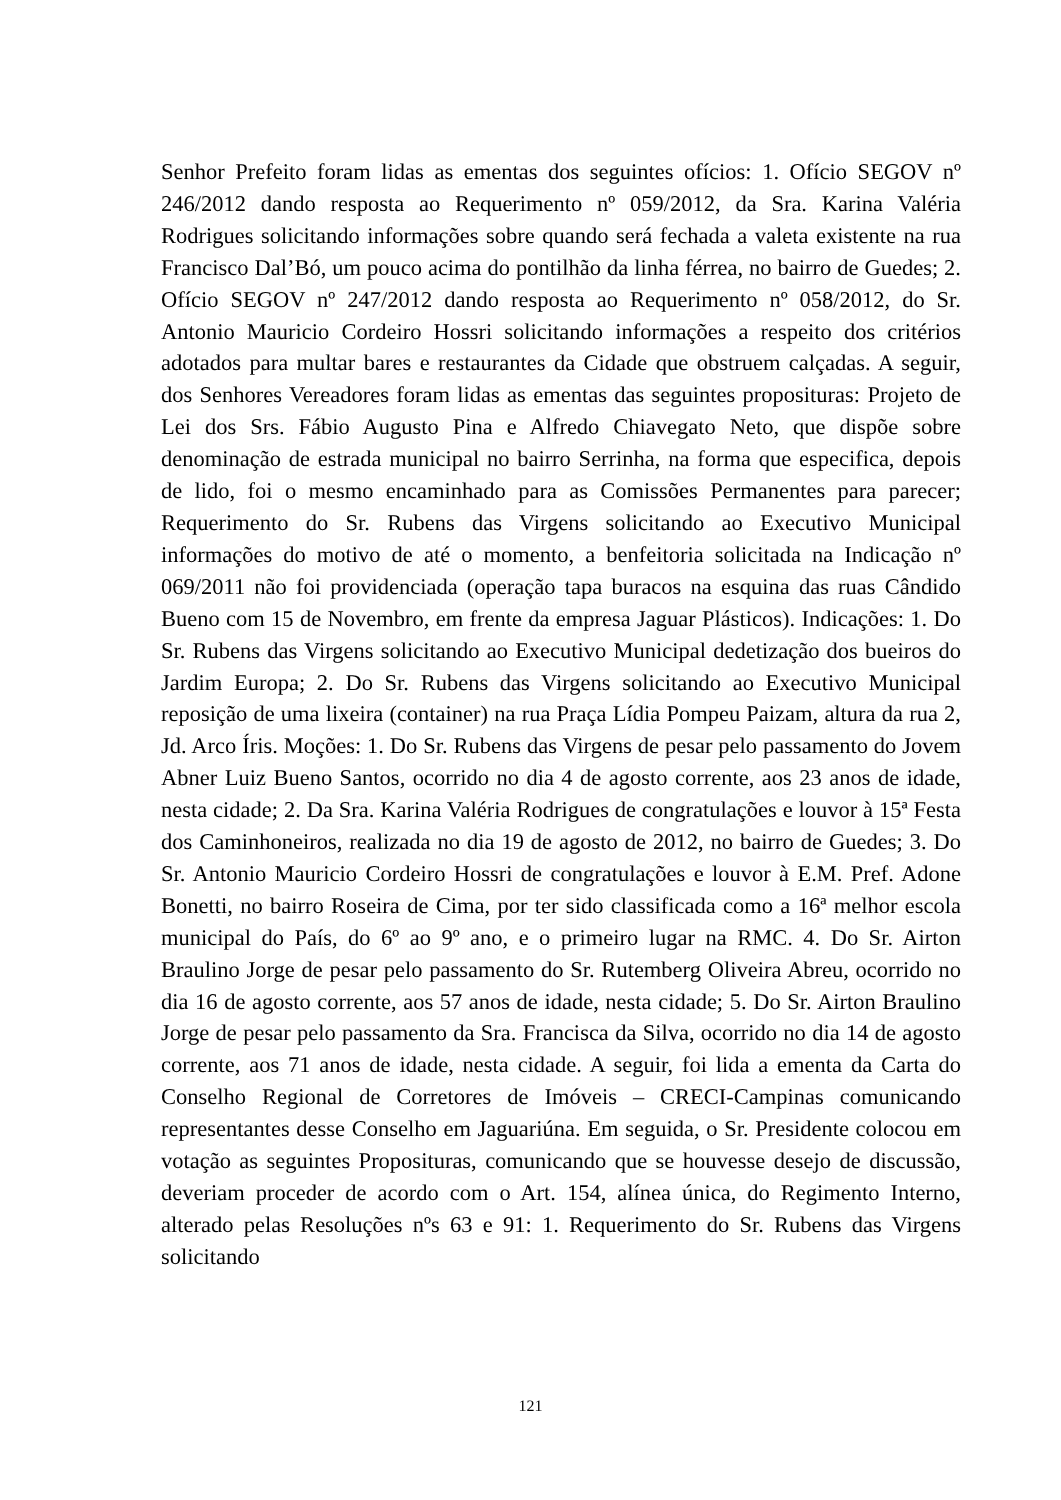Senhor Prefeito foram lidas as ementas dos seguintes ofícios: 1. Ofício SEGOV nº 246/2012 dando resposta ao Requerimento nº 059/2012, da Sra. Karina Valéria Rodrigues solicitando informações sobre quando será fechada a valeta existente na rua Francisco Dal’Bó, um pouco acima do pontilhão da linha férrea, no bairro de Guedes; 2. Ofício SEGOV nº 247/2012 dando resposta ao Requerimento nº 058/2012, do Sr. Antonio Mauricio Cordeiro Hossri solicitando informações a respeito dos critérios adotados para multar bares e restaurantes da Cidade que obstruem calçadas. A seguir, dos Senhores Vereadores foram lidas as ementas das seguintes proposituras: Projeto de Lei dos Srs. Fábio Augusto Pina e Alfredo Chiavegato Neto, que dispõe sobre denominação de estrada municipal no bairro Serrinha, na forma que especifica, depois de lido, foi o mesmo encaminhado para as Comissões Permanentes para parecer; Requerimento do Sr. Rubens das Virgens solicitando ao Executivo Municipal informações do motivo de até o momento, a benfeitoria solicitada na Indicação nº 069/2011 não foi providenciada (operação tapa buracos na esquina das ruas Cândido Bueno com 15 de Novembro, em frente da empresa Jaguar Plásticos). Indicações: 1. Do Sr. Rubens das Virgens solicitando ao Executivo Municipal dedetização dos bueiros do Jardim Europa; 2. Do Sr. Rubens das Virgens solicitando ao Executivo Municipal reposição de uma lixeira (container) na rua Praça Lídia Pompeu Paizam, altura da rua 2, Jd. Arco Íris. Moções: 1. Do Sr. Rubens das Virgens de pesar pelo passamento do Jovem Abner Luiz Bueno Santos, ocorrido no dia 4 de agosto corrente, aos 23 anos de idade, nesta cidade; 2. Da Sra. Karina Valéria Rodrigues de congratulações e louvor à 15ª Festa dos Caminhoneiros, realizada no dia 19 de agosto de 2012, no bairro de Guedes; 3. Do Sr. Antonio Mauricio Cordeiro Hossri de congratulações e louvor à E.M. Pref. Adone Bonetti, no bairro Roseira de Cima, por ter sido classificada como a 16ª melhor escola municipal do País, do 6º ao 9º ano, e o primeiro lugar na RMC. 4. Do Sr. Airton Braulino Jorge de pesar pelo passamento do Sr. Rutemberg Oliveira Abreu, ocorrido no dia 16 de agosto corrente, aos 57 anos de idade, nesta cidade; 5. Do Sr. Airton Braulino Jorge de pesar pelo passamento da Sra. Francisca da Silva, ocorrido no dia 14 de agosto corrente, aos 71 anos de idade, nesta cidade. A seguir, foi lida a ementa da Carta do Conselho Regional de Corretores de Imóveis – CRECI-Campinas comunicando representantes desse Conselho em Jaguariúna. Em seguida, o Sr. Presidente colocou em votação as seguintes Proposituras, comunicando que se houvesse desejo de discussão, deveriam proceder de acordo com o Art. 154, alínea única, do Regimento Interno, alterado pelas Resoluções nºs 63 e 91: 1. Requerimento do Sr. Rubens das Virgens solicitando
121